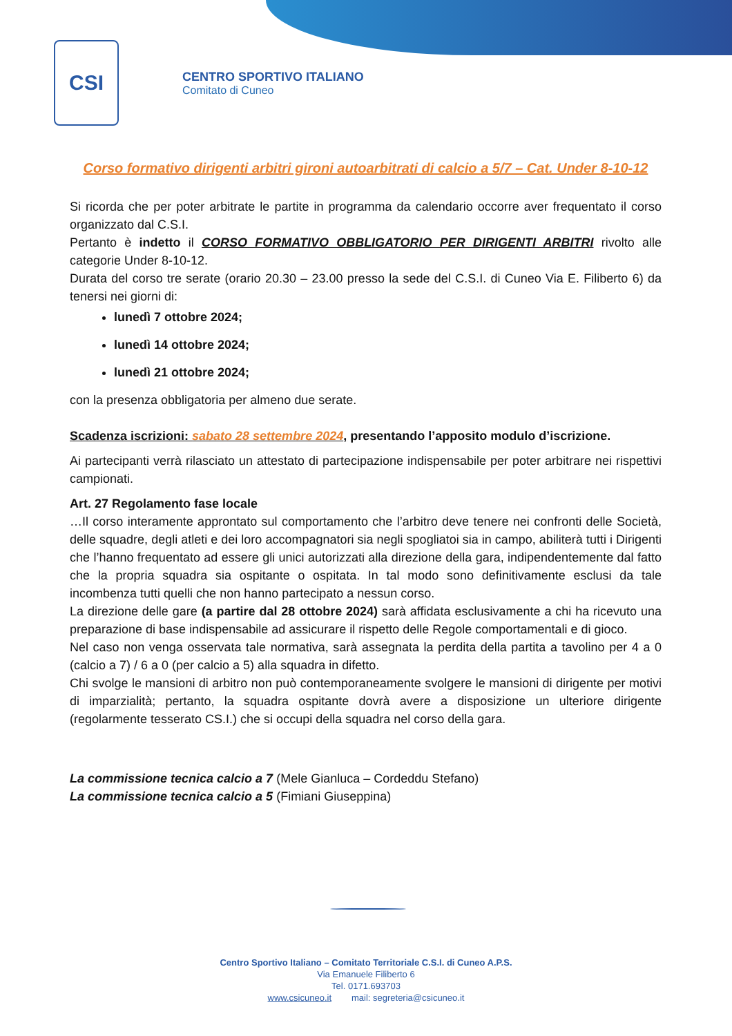CSI
CENTRO SPORTIVO ITALIANO
Comitato di Cuneo
Corso formativo dirigenti arbitri gironi autoarbitrati di calcio a 5/7 – Cat. Under 8-10-12
Si ricorda che per poter arbitrate le partite in programma da calendario occorre aver frequentato il corso organizzato dal C.S.I.
Pertanto è indetto il CORSO FORMATIVO OBBLIGATORIO PER DIRIGENTI ARBITRI rivolto alle categorie Under 8-10-12.
Durata del corso tre serate (orario 20.30 – 23.00 presso la sede del C.S.I. di Cuneo Via E. Filiberto 6) da tenersi nei giorni di:
lunedì 7 ottobre 2024;
lunedì 14 ottobre 2024;
lunedì 21 ottobre 2024;
con la presenza obbligatoria per almeno due serate.
Scadenza iscrizioni: sabato 28 settembre 2024, presentando l’apposito modulo d’iscrizione.
Ai partecipanti verrà rilasciato un attestato di partecipazione indispensabile per poter arbitrare nei rispettivi campionati.
Art. 27 Regolamento fase locale
…Il corso interamente approntato sul comportamento che l’arbitro deve tenere nei confronti delle Società, delle squadre, degli atleti e dei loro accompagnatori sia negli spogliatoi sia in campo, abiliterà tutti i Dirigenti che l’hanno frequentato ad essere gli unici autorizzati alla direzione della gara, indipendentemente dal fatto che la propria squadra sia ospitante o ospitata. In tal modo sono definitivamente esclusi da tale incombenza tutti quelli che non hanno partecipato a nessun corso.
La direzione delle gare (a partire dal 28 ottobre 2024) sarà affidata esclusivamente a chi ha ricevuto una preparazione di base indispensabile ad assicurare il rispetto delle Regole comportamentali e di gioco.
Nel caso non venga osservata tale normativa, sarà assegnata la perdita della partita a tavolino per 4 a 0 (calcio a 7) / 6 a 0 (per calcio a 5) alla squadra in difetto.
Chi svolge le mansioni di arbitro non può contemporaneamente svolgere le mansioni di dirigente per motivi di imparzialità; pertanto, la squadra ospitante dovrà avere a disposizione un ulteriore dirigente (regolarmente tesserato CS.I.) che si occupi della squadra nel corso della gara.
La commissione tecnica calcio a 7 (Mele Gianluca – Cordeddu Stefano)
La commissione tecnica calcio a 5 (Fimiani Giuseppina)
Centro Sportivo Italiano – Comitato Territoriale C.S.I. di Cuneo A.P.S.
Via Emanuele Filiberto 6
Tel. 0171.693703
www.csicuneo.it mail: segreteria@csicuneo.it